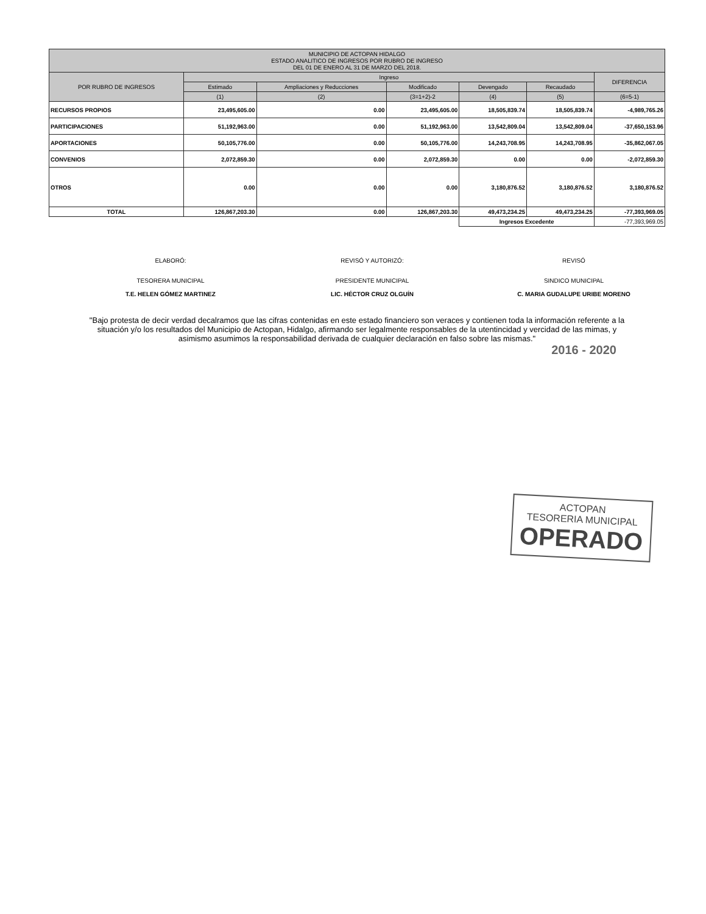| MUNICIPIO DE ACTOPAN HIDALGO ESTADO ANALITICO DE INGRESOS POR RUBRO DE INGRESO DEL 01 DE ENERO AL 31 DE MARZO DEL 2018. | | | | | | |
| --- | --- | --- | --- | --- | --- | --- |
| POR RUBRO DE INGRESOS | Ingreso | | | | | DIFERENCIA |
| | Estimado | Ampliaciones y Reducciones | Modificado | Devengado | Recaudado | |
| | (1) | (2) | (3=1+2)-2 | (4) | (5) | (6=5-1) |
| RECURSOS PROPIOS | 23,495,605.00 | 0.00 | 23,495,605.00 | 18,505,839.74 | 18,505,839.74 | -4,989,765.26 |
| PARTICIPACIONES | 51,192,963.00 | 0.00 | 51,192,963.00 | 13,542,809.04 | 13,542,809.04 | -37,650,153.96 |
| APORTACIONES | 50,105,776.00 | 0.00 | 50,105,776.00 | 14,243,708.95 | 14,243,708.95 | -35,862,067.05 |
| CONVENIOS | 2,072,859.30 | 0.00 | 2,072,859.30 | 0.00 | 0.00 | -2,072,859.30 |
| OTROS | 0.00 | 0.00 | 0.00 | 3,180,876.52 | 3,180,876.52 | 3,180,876.52 |
| TOTAL | 126,867,203.30 | 0.00 | 126,867,203.30 | 49,473,234.25 | 49,473,234.25 | -77,393,969.05 |
| | | | | Ingresos Excedente | | -77,393,969.05 |
ELABORÓ:
TESORERA MUNICIPAL
T.E. HELEN GÓMEZ MARTINEZ
REVISÓ Y AUTORIZÓ:
PRESIDENTE MUNICIPAL
LIC. HÉCTOR CRUZ OLGUÍN
REVISÓ
SINDICO MUNICIPAL
C. MARIA GUDALUPE URIBE MORENO
"Bajo protesta de decir verdad decalramos que las cifras contenidas en este estado financiero son veraces y contienen toda la información referente a la situación y/o los resultados del Municipio de Actopan, Hidalgo, afirmando ser legalmente responsables de la utentincidad y vercidad de las mimas, y asimismo asumimos la responsabilidad derivada de cualquier declaración en falso sobre las mismas."
2016 - 2020
ACTOPAN
TESORERIA MUNICIPAL
OPERADO